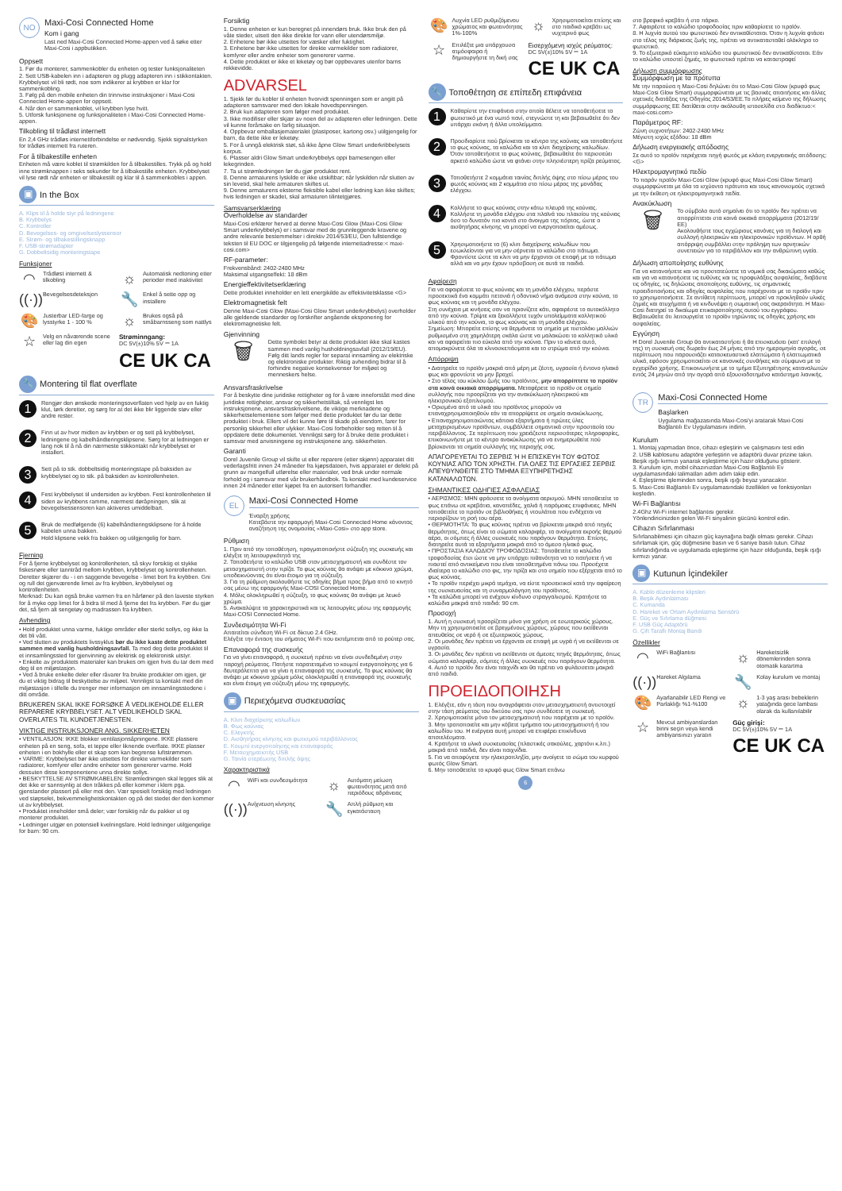NO
Maxi-Cosi Connected Home
Kom i gang
Last ned Maxi-Cosi Connected Home-appen ved å søke etter Maxi-Cosi i appbutikken.
Oppsett
1. Før du monterer, sammenkobler du enheten og tester funksjonaliteten
2. Sett USB-kabelen inn i adapteren og plugg adapteren inn i stikkontakten. Krybbelyset vil bli rødt, noe som indikerer at krybben er klar for sammenkobling.
3. Følg på den mobile enheten din trinnvise instruksjoner i Maxi-Cosi Connected Home-appen for oppsett.
4. Når den er sammenkoblet, vil krybben lyse hvitt.
5. Utforsk funksjonene og funksjonaliteten i Maxi-Cosi Connected Home-appen.
Tilkobling til trådløst internett
En 2,4 GHz trådløs internettforbindelse er nødvendig. Sjekk signalstyrken for trådløs internett fra ruteren.
For å tilbakestille enheten
Enheten må være koblet til strømkilden for å tilbakestilles. Trykk på og hold inne strømknappen i seks sekunder for å tilbakestille enheten. Krybbelyset vil lyse rødt når enheten er tilbakestilt og klar til å sammenkobles i appen.
▣ In the Box
A. Klips til å holde styr på ledningene
B. Krybbelys
C. Kontroller
D. Bevegelses- og omgivelseslyssensor
E. Strøm- og tilbakestillingsknapp
F. USB-strømadapter
G. Dobbeltsidig monteringstape
Funksjoner
◠ Trådløst internett & tilkobling
☼ Automatisk nedtoning etter perioder med inaktivitet
((·)) Bevegelsesdeteksjon
🔧 Enkel å sette opp og installere
🎨 Justerbar LED-farge og lysstyrke 1 - 100 %
☼ Brukes også på småbarnsseng som nattlys
☆ Velg en nåværende scene eller lag din egen
Strøminngang:
DC 5V(±)10% 5V ⎓ 1A
CE UK CA
🔧 Montering til flat overflate
1
Rengjør den ønskede monteringsoverflaten ved hjelp av en fuktig klut, tørk deretter, og sørg for at det ikke blir liggende støv eller andre rester.
2
Finn ut av hvor midten av krybben er og sett på krybbelyset, ledningene og kabelhåndteringsklipsene. Sørg for at ledningen er lang nok til å nå din nærmeste stikkontakt når krybbelyset er installert.
3
Sett på to stk. dobbeltsidig monteringstape på baksiden av krybbelyset og to stk. på baksiden av kontrollenheten.
4
Fest krybbelyset til undersiden av krybben. Fest kontrollenheten til siden av krybbens ramme, nærmest døråpningen, slik at bevegelsessensoren kan aktiveres umiddelbart.
5
Bruk de medfølgende (6) kabelhåndteringsklipsene for å holde kabelen unna bakken.
Hold klipsene vekk fra bakken og utilgjengelig for barn.
Fjerning
For å fjerne krybbelyset og kontrollenheten, så skyv forsiktig et stykke fiskesnøre eller tanntråd mellom krybben, krybbelyset og kontrollenheten.
Deretter skjærer du - i en saggende bevegelse - limet bort fra krybben. Gni og rull det gjenværende limet av fra krybben, krybbelyset og kontrollenheten.
Merknad: Du kan også bruke varmen fra en hårføner på den laveste styrken for å myke opp limet for å bidra til med å fjerne det fra krybben. Før du gjør det, så fjern alt sengetøy og madrassen fra krybben.
Avhending
• Hold produktet unna varme, fuktige områder eller sterkt sollys, og ikke la det bli vått.
• Ved slutten av produktets livssyklus bør du ikke kaste dette produktet sammen med vanlig husholdningsavfall. Ta med deg dette produktet til et innsamlingssted for gjenvinning av elektrisk og elektronisk utstyr.
• Enkelte av produktets materialer kan brukes om igjen hvis du tar dem med deg til en miljøstasjon.
• Ved å bruke enkelte deler eller råvarer fra brukte produkter om igjen, gir du et viktig bidrag til beskyttelse av miljøet. Vennligst ta kontakt med din miljøstasjon i tilfelle du trenger mer informasjon om innsamlingsstedene i ditt område.
BRUKEREN SKAL IKKE FORSØKE Å VEDLIKEHOLDE ELLER REPARERE KRYBBELYSET. ALT VEDLIKEHOLD SKAL OVERLATES TIL KUNDETJENESTEN.
VIKTIGE INSTRUKSJONER ANG. SIKKERHETEN
• VENTILASJON: IKKE blokker ventilasjonsåpningene. IKKE plassere enheten på en seng, sofa, et teppe eller liknende overflate. IKKE plasser enheten i en bokhylle eller et skap som kan begrense luftstrømmen.
• VARME: Krybbelyset bør ikke utsettes for direkte varmekilder som radiatorer, komfyrer eller andre enheter som genererer varme. Hold dessuten disse komponentene unna direkte sollys.
• BESKYTTELSE AV STRØMKABELEN: Strømledningen skal legges slik at det ikke er sannsynlig at den tråkkes på eller kommer i klem pga. gjenstander plassert på eller mot den. Vær spesielt forsiktig med ledningen ved støpselet, bekvemmelighetskontakten og på det stedet der den kommer ut av krybbelyset.
• Produktet inneholder små deler; vær forsiktig når du pakker ut og monterer produktet.
• Ledninger utgjør en potensiell kvelningsfare. Hold ledninger utilgjengelige for barn: 90 cm.
Forsiktig
1. Denne enheten er kun beregnet på innendørs bruk. Ikke bruk den på våte steder, utsett den ikke direkte for vann eller utendørsmiljø.
2. Enhetene bør ikke utsettes for væsker eller fuktighet.
3. Enhetene bør ikke utsettes for direkte varmekilder som radiatorer, komfyrer eller andre enheter som genererer varme.
4. Dette produktet er ikke et leketøy og bør oppbevares utenfor barns rekkevidde.
ADVARSEL
1. Sjekk før du kobler til enheten hvorvidt spenningen som er angitt på adapteren samsvarer med den lokale hovedspenningen.
2. Bruk kun adapteren som følger med produktet.
3. Ikke modifiser eller skjær av noen del av adapteren eller ledningen. Dette vil kunne forårsake en farlig situasjon.
4. Oppbevar emballasjematerialet (plastposer, kartong osv.) utilgjengelig for barn, da dette ikke er leketøy.
5. For å unngå elektrisk støt, så ikke åpne Glow Smart underkribbelysets korpus.
6. Plasser aldri Glow Smart underkrybbelys oppi barnesengen eller lekegrinden.
7. Ta ut strømledningen før du gjør produktet rent.
8. Denne armaturens lyskilde er ikke utskiftbar; når lyskilden når slutten av sin levetid, skal hele armaturen skiftes ut.
9. Denne armaturens eksterne fleksible kabel eller ledning kan ikke skiftes; hvis ledningen er skadet, skal armaturen tilintetgjøres.
Samsvarserklæring
Overholdelse av standarder
Maxi-Cosi erklærer herved at denne Maxi-Cosi Glow (Maxi-Cosi Glow Smart underkrybbelys) er i samsvar med de grunnleggende kravene og andre relevante bestemmelser i direktiv 2014/53/EU, Den fullstendige teksten til EU DOC er tilgjengelig på følgende internettadresse:< maxi-cosi.com>
RF-parameter:
Frekvensbånd: 2402-2480 MHz
Maksimal utgangseffekt: 18 dBm
Energieffektivitetserklæring
Dette produktet inneholder en lett energikilde av effektivitetsklasse <G>
Elektromagnetisk felt
Denne Maxi-Cosi Glow (Maxi-Cosi Glow Smart underkrybbelys) overholder alle gjeldende standarder og forskrifter angående eksponering for elektromagnetiske felt.
Gjenvinning
🗑
Dette symbolet betyr at dette produktet ikke skal kastes sammen med vanlig husholdningsavfall (2012/19/EU).
Følg ditt lands regler for separat innsamling av elektriske og elektroniske produkter. Riktig avhending bidrar til å forhindre negative konsekvenser for miljøet og menneskers helse.
Ansvarsfraskrivelse
For å beskytte dine juridiske rettigheter og for å være inneforstått med dine juridiske rettigheter, ansvar og sikkerhetstiltak, så vennligst les instruksjonene, ansvarsfraskrivelsene, de viktige merknadene og sikkerhetselementene som følger med dette produktet før du tar dette produktet i bruk. Ellers vil det kunne føre til skade på eiendom, farer for personlig sikkerhet eller ulykker. Maxi-Cosi forbeholder seg retten til å oppdatere dette dokumentet. Vennligst sørg for å bruke dette produktet i samsvar med anvisningene og instruksjonene ang. sikkerheten.
Garanti
Dorel Juvenile Group vil skifte ut eller reparere (etter skjønn) apparatet ditt vederlagsfritt innen 24 måneder fra kjøpsdatoen, hvis apparatet er defekt på grunn av mangelfull utførelse eller materialer, ved bruk under normale forhold og i samsvar med vår brukerhåndbok. Ta kontakt med kundeservice innen 24 måneder etter kjøpet fra en autorisert forhandler.
EL
Maxi-Cosi Connected Home
Έναρξη χρήσης
Κατεβάστε την εφαρμογή Maxi-Cosi Connected Home κάνοντας αναζήτηση της ονομασίας «Maxi-Cosi» στο app store.
Ρύθμιση
1. Πριν από την τοποθέτηση, πραγματοποιήστε σύζευξη της συσκευής και ελέγξτε τη λειτουργικότητά της
2. Τοποθετήστε το καλώδιο USB στον μετασχηματιστή και συνδέστε τον μετασχηματιστή στην πρίζα. Το φως κούνιας θα ανάψει με κόκκινο χρώμα, υποδεικνύοντας ότι είναι έτοιμο για τη σύζευξη.
3. Για τη ρύθμιση ακολουθήστε τις οδηγίες βήμα προς βήμα από το κινητό σας μέσω της εφαρμογής Maxi-COSI Connected Home.
4. Μόλις ολοκληρωθεί η σύζευξη, το φως κούνιας θα ανάψει με λευκό χρώμα.
5. Ανακαλύψτε τα χαρακτηριστικά και τις λειτουργίες μέσω της εφαρμογής Maxi-COSI Connected Home.
Συνδεσιμότητα Wi-Fi
Απαιτείται σύνδεση Wi-Fi σε δίκτυο 2.4 GHz.
Ελέγξτε την ένταση του σήματος Wi-Fi που εκπέμπεται από το ρούτερ σας.
Επαναφορά της συσκευής
Για να γίνει επαναφορά, η συσκευή πρέπει να είναι συνδεδεμένη στην παροχή ρεύματος. Πατήστε παρατεταμένα το κουμπί ενεργοποίησης για 6 δευτερόλεπτα για να γίνει η επαναφορά της συσκευής. Το φως κούνιας θα ανάψει με κόκκινο χρώμα μόλις ολοκληρωθεί η επαναφορά της συσκευής και είναι έτοιμη για σύζευξη μέσω της εφαρμογής.
▣ Περιεχόμενα συσκευασίας
A. Κλιπ διαχείρισης καλωδίων
B. Φως κούνιας
C. Ελεγκτής
D. Αισθητήρας κίνησης και φωτισμού περιβάλλοντος
E. Κουμπί ενεργοποίησης και επαναφοράς
F. Μετασχηματιστής USB
G. Ταινία στερέωσης διπλής όψης
Χαρακτηριστικά
◠ WiFi και συνδεσιμότητα
☼ Αυτόματη μείωση φωτεινότητας μετά από περιόδους αδράνειας
((·)) Ανίχνευση κίνησης
🔧 Απλή ρύθμιση και εγκατάσταση
🎨 Λυχνία LED ρυθμιζόμενου χρώματος και φωτεινότητας 1%-100%
☼ Χρησιμοποιείται επίσης και στο παιδικό κρεβάτι ως νυχτερινό φως
☆ Επιλέξτε μια υπάρχουσα ατμόσφαιρα ή δημιουργήστε τη δική σας
Εισερχόμενη ισχύς ρεύματος:
DC 5V(±)10% 5V ⎓ 1A
CE UK CA
🔧 Τοποθέτηση σε επίπεδη επιφάνεια
1
Καθαρίστε την επιφάνεια στην οποία θέλετε να τοποθετήσετε το φωτιστικό με ένα νωπό πανί, στεγνώστε τη και βεβαιωθείτε ότι δεν υπάρχει σκόνη ή άλλα υπολείμματα.
2
Προσδιορίστε πού βρίσκεται το κέντρο της κούνιας και τοποθετήστε το φως κούνιας, τα καλώδια και τα κλιπ διαχείρισης καλωδίων. Όταν τοποθετήσετε το φως κούνιας, βεβαιωθείτε ότι περισσεύει αρκετό καλώδιο ώστε να φτάνει στην πλησιέστερη πρίζα ρεύματος.
3
Τοποθετήστε 2 κομμάτια ταινίας διπλής όψης στο πίσω μέρος του φωτός κούνιας και 2 κομμάτια στο πίσω μέρος της μονάδας ελέγχου.
4
Κολλήστε το φως κούνιας στην κάτω πλευρά της κούνιας.
Κολλήστε τη μονάδα ελέγχου στα πλαϊνά του πλαισίου της κούνιας όσο το δυνατόν πιο κοντά στο άνοιγμα της πόρτας, ώστε ο αισθητήρας κίνησης να μπορεί να ενεργοποιείται αμέσως.
5
Χρησιμοποιήστε τα (6) κλιπ διαχείρισης καλωδίων που εσωκλείονται για να μην σέρνεται το καλώδιο στο πάτωμα.
Φροντίστε ώστε τα κλιπ να μην έρχονται σε επαφή με το πάτωμα αλλά και να μην έχουν πρόσβαση σε αυτά τα παιδιά.
Αφαίρεση
Για να αφαιρέσετε το φως κούνιας και τη μονάδα ελέγχου, περάστε προσεκτικά ένα κομμάτι πετονιά ή οδοντικό νήμα ανάμεσα στην κούνια, το φως κούνιας και τη μονάδα ελέγχου.
Στη συνέχεια με κινήσεις σαν να πριονίζετε κάτι, αφαιρέστε το αυτοκόλλητο από την κούνια. Τρίψτε και ξεκολλήστε τυχόν υπολείμματα κολλητικού υλικού από την κούνια, το φως κούνιας και τη μονάδα ελέγχου.
Σημείωση: Μπορείτε επίσης να θερμάνετε τα σημεία με πιστολάκι μαλλιών ρυθμισμένο στη χαμηλότερη σκάλα ώστε να μαλακώσει το κολλητικό υλικό και να αφαιρείται πιο εύκολα από την κούνια. Πριν το κάνετε αυτό, απομακρύνετε όλα τα κλινοσκεπάσματα και το στρώμα από την κούνια.
Απόρριψη
• Διατηρείτε το προϊόν μακριά από μέρη με ζέστη, υγρασία ή έντονο ηλιακό φως και φροντίστε να μην βραχεί.
• Στο τέλος του κύκλου ζωής του προϊόντος, μην απορρίπτετε το προϊόν στα κοινά οικιακά απορρίμματα. Μεταφέρετε το προϊόν σε σημείο συλλογής που προορίζεται για την ανακύκλωση ηλεκτρικού και ηλεκτρονικού εξοπλισμού.
• Ορισμένα από τα υλικά του προϊόντος μπορούν να επαναχρησιμοποιηθούν εάν τα απορρίψετε σε σημεία ανακύκλωσης.
• Επαναχρησιμοποιώντας κάποια εξαρτήματα ή πρώτες ύλες μεταχειρισμένων προϊόντων, συμβάλλετε σημαντικά στην προστασία του περιβάλλοντος. Σε περίπτωση που χρειάζεστε περισσότερες πληροφορίες, επικοινωνήστε με το κέντρο ανακύκλωσης για να ενημερωθείτε πού βρίσκονται τα σημεία συλλογής της περιοχής σας.
ΑΠΑΓΟΡΕΥΕΤΑΙ ΤΟ ΣΕΡΒΙΣ Ή Η ΕΠΙΣΚΕΥΗ ΤΟΥ ΦΩΤΟΣ ΚΟΥΝΙΑΣ ΑΠΟ ΤΟΝ ΧΡΗΣΤΗ. ΓΙΑ ΟΛΕΣ ΤΙΣ ΕΡΓΑΣΙΕΣ ΣΕΡΒΙΣ ΑΠΕΥΘΥΝΘΕΙΤΕ ΣΤΟ ΤΜΗΜΑ ΕΞΥΠΗΡΕΤΗΣΗΣ ΚΑΤΑΝΑΛΩΤΩΝ.
ΣΗΜΑΝΤΙΚΕΣ ΟΔΗΓΙΕΣ ΑΣΦΑΛΕΙΑΣ
• ΑΕΡΙΣΜΟΣ: ΜΗΝ φράσσετε τα ανοίγματα αερισμού. ΜΗΝ τοποθετείτε το φως επάνω σε κρεβάτια, καναπέδες, χαλιά ή παρόμοιες επιφάνειες. ΜΗΝ τοποθετείτε το προϊόν σε βιβλιοθήκες ή ντουλάπια που ενδέχεται να περιορίζουν τη ροή του αέρα.
• ΘΕΡΜΟΤΗΤΑ: Το φως κούνιας πρέπει να βρίσκεται μακριά από πηγές θερμότητας, όπως είναι τα σώματα καλοριφέρ, τα ανοίγματα εκροής θερμού αέρα, οι σόμπες ή άλλες συσκευές που παράγουν θερμότητα. Επίσης, διατηρείτε αυτά τα εξαρτήματα μακριά από το άμεσο ηλιακό φως.
• ΠΡΟΣΤΑΣΙΑ ΚΑΛΩΔΙΟΥ ΤΡΟΦΟΔΟΣΙΑΣ: Τοποθετείτε το καλώδιο τροφοδοσίας έτσι ώστε να μην υπάρχει πιθανότητα να το πατήσετε ή να πιαστεί από αντικείμενα που είναι τοποθετημένα πάνω του. Προσέχετε ιδιαίτερα το καλώδιο στο φις, την πρίζα και στο σημείο που εξέρχεται από το φως κούνιας.
• Το προϊόν περιέχει μικρά τεμάχια, να είστε προσεκτικοί κατά την αφαίρεση της συσκευασίας και τη συναρμολόγηση του προϊόντος.
• Τα καλώδια μπορεί να ενέχουν κίνδυνο στραγγαλισμού. Κρατήστε τα καλώδια μακριά από παιδιά: 90 cm.
Προσοχή
1. Αυτή η συσκευή προορίζεται μόνο για χρήση σε εσωτερικούς χώρους. Μην τη χρησιμοποιείτε σε βρεγμένους χώρους, χώρους που εκτίθενται απευθείας σε νερό ή σε εξωτερικούς χώρους.
2. Οι μονάδες δεν πρέπει να έρχονται σε επαφή με υγρά ή να εκτίθενται σε υγρασία.
3. Οι μονάδες δεν πρέπει να εκτίθενται σε άμεσες πηγές θερμότητας, όπως σώματα καλοριφέρ, σόμπες ή άλλες συσκευές που παράγουν θερμότητα.
4. Αυτό το προϊόν δεν είναι παιχνίδι και θα πρέπει να φυλάσσεται μακριά από παιδιά.
ΠΡΟΕΙΔΟΠΟΙΗΣΗ
1. Ελέγξτε, εάν η τάση που αναγράφεται στον μετασχηματιστή αντιστοιχεί στην τάση ρεύματος του δικτύου σας πριν συνδέσετε τη συσκευή.
2. Χρησιμοποιείτε μόνο τον μετασχηματιστή που παρέχεται με το προϊόν.
3. Μην τροποποιείτε και μην κόβετε τμήματα του μετασχηματιστή ή του καλωδίου του. Η ενέργεια αυτή μπορεί να επιφέρει επικίνδυνα αποτελέσματα.
4. Κρατήστε τα υλικά συσκευασίας (πλαστικές σακούλες, χαρτόνι κ.λπ.) μακριά από παιδιά, δεν είναι παιχνίδια.
5. Για να αποφύγετε την ηλεκτροπληξία, μην ανοίγετε το σώμα του κυρφού φωτός Glow Smart.
6. Μην τοποθετείτε το κρυφό φως Glow Smart επάνω
6
στο βρεφικό κρεβάτι ή στο πάρκο.
7. Αφαιρέστε το καλώδιο τροφοδοσίας πριν καθαρίσετε το προϊόν.
8. Η λυχνία αυτού του φωτιστικού δεν αντικαθίσταται. Όταν η λυχνία φτάσει στο τέλος της διάρκειας ζωής της, πρέπει να αντικατασταθεί ολόκληρο το φωτιστικό.
9. Το εξωτερικό εύκαμπτο καλώδιο του φωτιστικού δεν αντικαθίσταται. Εάν το καλώδιο υποστεί ζημιές, το φωτιστικό πρέπει να καταστραφεί
Δήλωση συμμόρφωσης
Συμμόρφωση με τα πρότυπα
Με την παρούσα η Maxi-Cosi δηλώνει ότι το Maxi-Cosi Glow (κρυφό φως Maxi-Cosi Glow Smart) συμμορφώνεται με τις βασικές απαιτήσεις και άλλες σχετικές διατάξεις της Οδηγίας 2014/53/ΕΕ.Το πλήρες κείμενο της δήλωσης συμμόρφωσης ΕΕ διατίθεται στην ακόλουθη ιστοσελίδα στο διαδίκτυο:< maxi-cosi.com>
Παράμετρος RF:
Ζώνη συχνοτήτων: 2402-2480 MHz
Μέγιστη ισχύς εξόδου: 18 dBm
Δήλωση ενεργειακής απόδοσης
Σε αυτό το προϊόν περιέχεται πηγή φωτός με κλάση ενεργειακής απόδοσης: <G>
Ηλεκτρομαγνητικό πεδίο
Το παρόν προϊόν Maxi-Cosi Glow (κρυφό φως Maxi-Cosi Glow Smart) συμμορφώνεται με όλα τα ισχύοντα πρότυπα και τους κανονισμούς σχετικά με την έκθεση σε ηλεκτρομαγνητικά πεδία.
Ανακύκλωση
🗑
Το σύμβολο αυτό σημαίνει ότι το προϊόν δεν πρέπει να απορρίπτεται στα κοινά οικιακά απορρίμματα (2012/19/ΕΕ)
Ακολουθήστε τους εγχώριους κανόνες για τη διαλογή και συλλογή ηλεκτρικών και ηλεκτρονικών προϊόντων. Η ορθή απόρριψη συμβάλλει στην πρόληψη των αρνητικών συνεπειών για το περιβάλλον και την ανθρώπινη υγεία.
Δήλωση αποποίησης ευθύνης
Για να κατανοήσετε και να προστατεύσετε τα νομικά σας δικαιώματα καθώς και για να κατανοήσετε τις ευθύνες και τις προφυλάξεις ασφαλείας, διαβάστε τις οδηγίες, τις δηλώσεις αποποίησης ευθύνης, τις σημαντικές προειδοποιήσεις και οδηγίες ασφαλείας που παρέχονται με το προϊόν πριν το χρησιμοποιήσετε. Σε αντίθετη περίπτωση, μπορεί να προκληθούν υλικές ζημιές και ατυχήματα ή να κινδυνέψει η σωματική σας ακεραιότητα. Η Maxi-Cosi διατηρεί το δικαίωμα επικαιροποίησης αυτού του εγγράφου. Βεβαιωθείτε ότι λειτουργείτε το προϊόν τηρώντας τις οδηγίες χρήσης και ασφαλείας.
Εγγύηση
Η Dorel Juvenile Group θα αντικαταστήσει ή θα επισκευάσει (κατ' επιλογή της) τη συσκευή σας δωρεάν έως 24 μήνες από την ημερομηνία αγοράς, σε περίπτωση που παρουσιάζει κατασκευαστικά ελαττώματα ή ελαττωματικά υλικά, εφόσον χρησιμοποιείται σε κανονικές συνθήκες και σύμφωνα με το εγχειρίδιο χρήσης. Επικοινωνήστε με το τμήμα Εξυπηρέτησης καταναλωτών εντός 24 μηνών από την αγορά από εξουσιοδοτημένο κατάστημα λιανικής.
TR
Maxi-Cosi Connected Home
Başlarken
Uygulama mağazasında Maxi-Cosi'yi aratarak Maxi-Cosi Bağlantılı Ev Uygulamasını indirin.
Kurulum
1. Montaj yapmadan önce, cihazı eşleştirin ve çalışmasını test edin
2. USB kablosunu adaptöre yerleştirin ve adaptörü duvar prizine takın. Beşik ışığı kırmızı yanarak eşleştirme için hazır olduğunu gösterir.
3. Kurulum için, mobil cihazınızdan Maxi-Cosi Bağlantılı Ev uygulamasındaki talimatları adım adım takip edin.
4. Eşleştirme işleminden sonra, beşik ışığı beyaz yanacaktır.
5. Maxi-Cosi Bağlantılı Ev uygulamasındaki özellikleri ve fonksiyonları keşfedin.
Wi-Fi Bağlantısı
2.4Ghz Wi-Fi internet bağlantısı gerekir.
Yönlendiricinizden gelen Wi-Fi sinyalinin gücünü kontrol edin.
Cihazın Sıfırlanması
Sıfırlanabilmesi için cihazın güç kaynağına bağlı olması gerekir. Cihazı sıfırlamak için, güç düğmesine basın ve 6 saniye basılı tutun. Cihaz sıfırlandığında ve uygulamada eşleştirme için hazır olduğunda, beşik ışığı kırmızı yanar.
▣ Kutunun İçindekiler
A. Kablo düzenleme klipsleri
B. Beşik Aydınlatması
C. Kumanda
D. Hareket ve Ortam Aydınlatma Sensörü
E. Güç ve Sıfırlama düğmesi
F. USB Güç Adaptörü
G. Çift Taraflı Montaj Bandı
Özellikler
◠ WiFi Bağlantısı
☼ Hareketsizlik dönemlerinden sonra otomatik karartma
((·)) Hareket Algılama
🔧 Kolay kurulum ve montaj
🎨 Ayarlanabilir LED Rengi ve Parlaklığı %1-%100
☼ 1-3 yaş arası bebeklerin yatağında gece lambası olarak da kullanılabilir
☆ Mevcut ambiyanslardan birini seçin veya kendi ambiyansınızı yaratın
Güç girişi:
DC 5V(±)10% 5V ⎓ 1A
CE UK CA